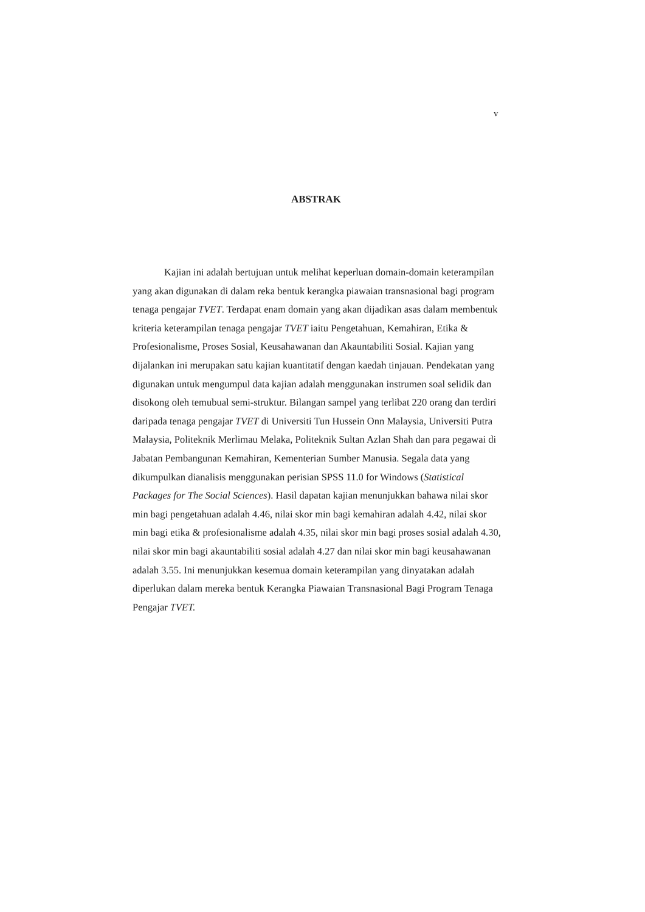v
ABSTRAK
Kajian ini adalah bertujuan untuk melihat keperluan domain-domain keterampilan yang akan digunakan di dalam reka bentuk kerangka piawaian transnasional bagi program tenaga pengajar TVET. Terdapat enam domain yang akan dijadikan asas dalam membentuk kriteria keterampilan tenaga pengajar TVET iaitu Pengetahuan, Kemahiran, Etika & Profesionalisme, Proses Sosial, Keusahawanan dan Akauntabiliti Sosial. Kajian yang dijalankan ini merupakan satu kajian kuantitatif dengan kaedah tinjauan. Pendekatan yang digunakan untuk mengumpul data kajian adalah menggunakan instrumen soal selidik dan disokong oleh temubual semi-struktur. Bilangan sampel yang terlibat 220 orang dan terdiri daripada tenaga pengajar TVET di Universiti Tun Hussein Onn Malaysia, Universiti Putra Malaysia, Politeknik Merlimau Melaka, Politeknik Sultan Azlan Shah dan para pegawai di Jabatan Pembangunan Kemahiran, Kementerian Sumber Manusia. Segala data yang dikumpulkan dianalisis menggunakan perisian SPSS 11.0 for Windows (Statistical Packages for The Social Sciences). Hasil dapatan kajian menunjukkan bahawa nilai skor min bagi pengetahuan adalah 4.46, nilai skor min bagi kemahiran adalah 4.42, nilai skor min bagi etika & profesionalisme adalah 4.35, nilai skor min bagi proses sosial adalah 4.30, nilai skor min bagi akauntabiliti sosial adalah 4.27 dan nilai skor min bagi keusahawanan adalah 3.55. Ini menunjukkan kesemua domain keterampilan yang dinyatakan adalah diperlukan dalam mereka bentuk Kerangka Piawaian Transnasional Bagi Program Tenaga Pengajar TVET.